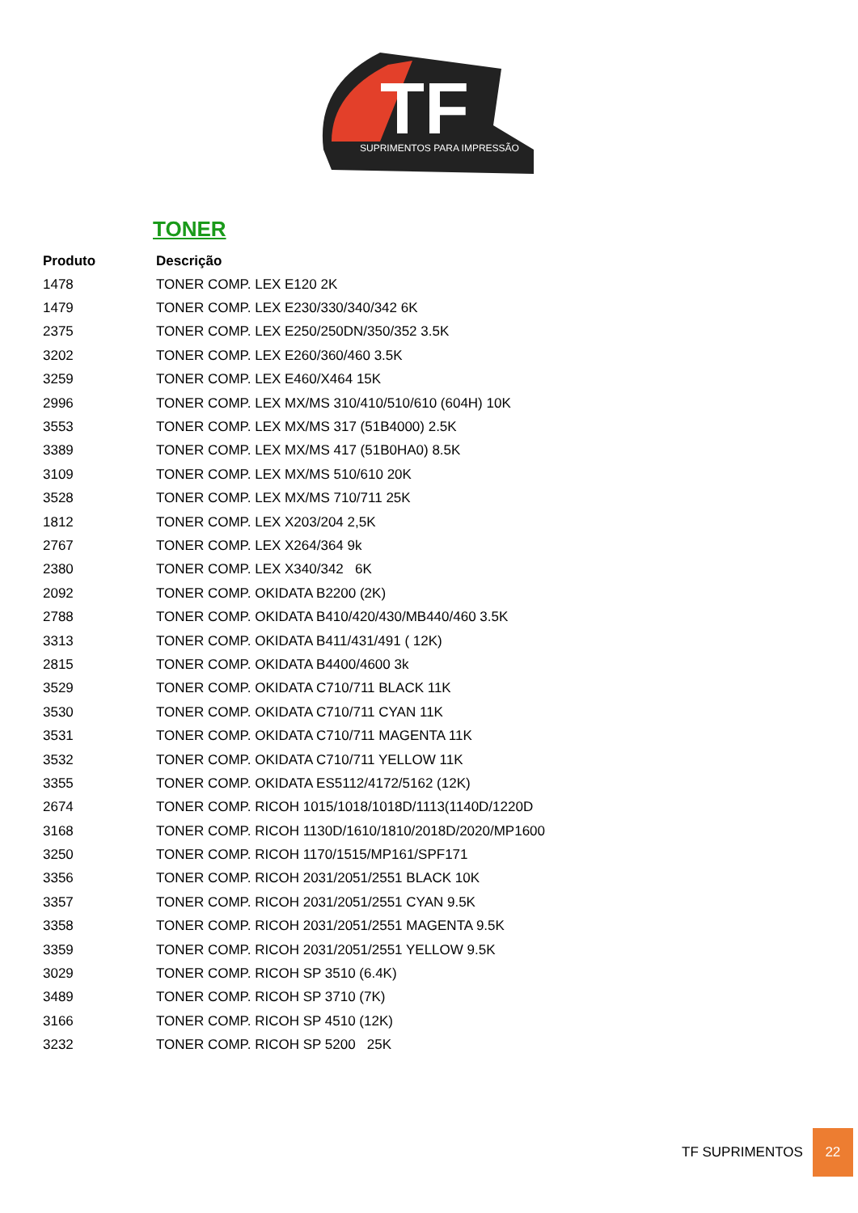TF
SUPRIMENTOS PARA IMPRESSÃO
TONER
| Produto | Descrição |
| --- | --- |
| 1478 | TONER COMP. LEX E120 2K |
| 1479 | TONER COMP. LEX E230/330/340/342 6K |
| 2375 | TONER COMP. LEX E250/250DN/350/352 3.5K |
| 3202 | TONER COMP. LEX E260/360/460 3.5K |
| 3259 | TONER COMP. LEX E460/X464 15K |
| 2996 | TONER COMP. LEX MX/MS 310/410/510/610 (604H) 10K |
| 3553 | TONER COMP. LEX MX/MS 317 (51B4000) 2.5K |
| 3389 | TONER COMP. LEX MX/MS 417 (51B0HA0) 8.5K |
| 3109 | TONER COMP. LEX MX/MS 510/610 20K |
| 3528 | TONER COMP. LEX MX/MS 710/711 25K |
| 1812 | TONER COMP. LEX X203/204 2,5K |
| 2767 | TONER COMP. LEX X264/364 9k |
| 2380 | TONER COMP. LEX X340/342 6K |
| 2092 | TONER COMP. OKIDATA B2200 (2K) |
| 2788 | TONER COMP. OKIDATA B410/420/430/MB440/460 3.5K |
| 3313 | TONER COMP. OKIDATA B411/431/491 ( 12K) |
| 2815 | TONER COMP. OKIDATA B4400/4600 3k |
| 3529 | TONER COMP. OKIDATA C710/711 BLACK 11K |
| 3530 | TONER COMP. OKIDATA C710/711 CYAN 11K |
| 3531 | TONER COMP. OKIDATA C710/711 MAGENTA 11K |
| 3532 | TONER COMP. OKIDATA C710/711 YELLOW 11K |
| 3355 | TONER COMP. OKIDATA ES5112/4172/5162 (12K) |
| 2674 | TONER COMP. RICOH 1015/1018/1018D/1113(1140D/1220D |
| 3168 | TONER COMP. RICOH 1130D/1610/1810/2018D/2020/MP1600 |
| 3250 | TONER COMP. RICOH 1170/1515/MP161/SPF171 |
| 3356 | TONER COMP. RICOH 2031/2051/2551 BLACK 10K |
| 3357 | TONER COMP. RICOH 2031/2051/2551 CYAN 9.5K |
| 3358 | TONER COMP. RICOH 2031/2051/2551 MAGENTA 9.5K |
| 3359 | TONER COMP. RICOH 2031/2051/2551 YELLOW 9.5K |
| 3029 | TONER COMP. RICOH SP 3510 (6.4K) |
| 3489 | TONER COMP. RICOH SP 3710 (7K) |
| 3166 | TONER COMP. RICOH SP 4510 (12K) |
| 3232 | TONER COMP. RICOH SP 5200 25K |
TF SUPRIMENTOS 22